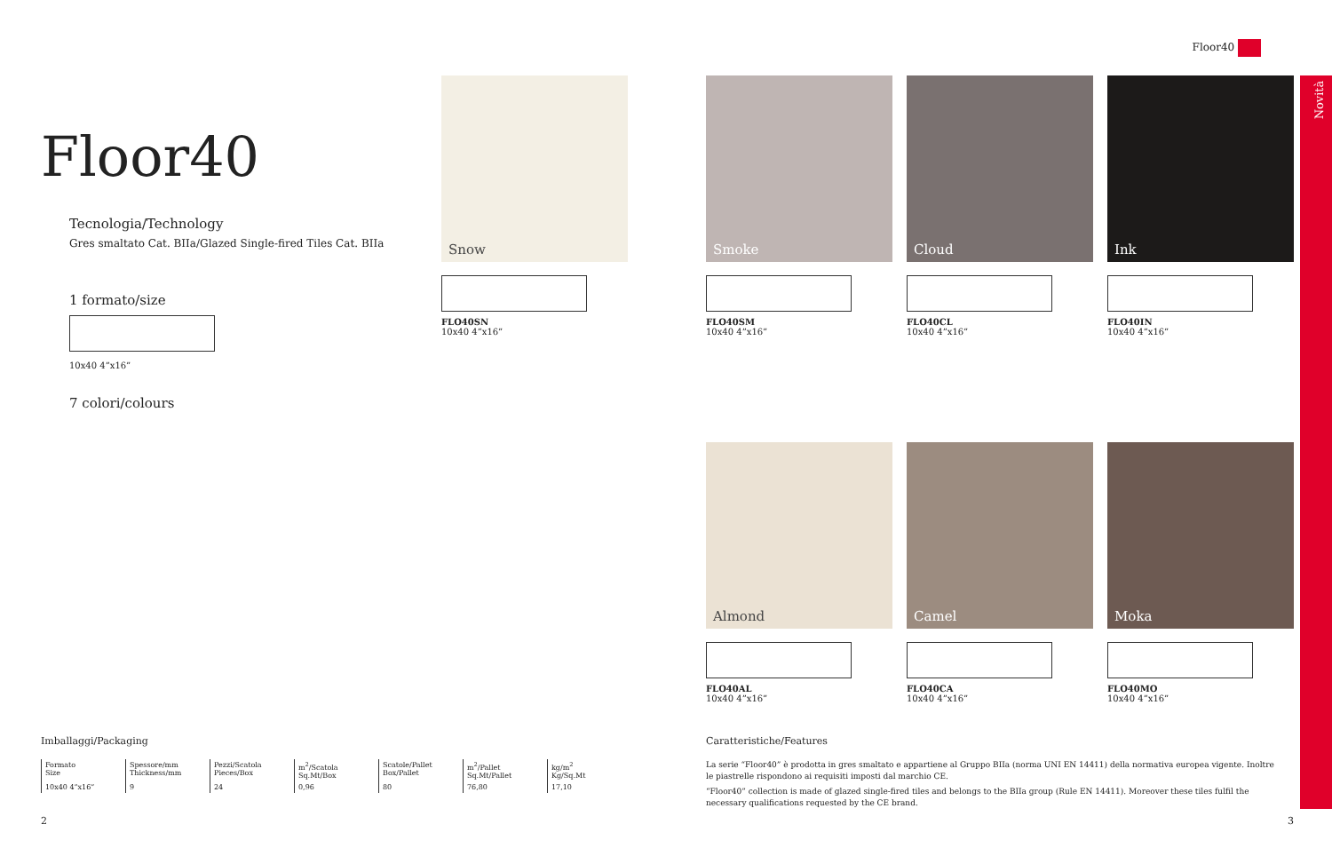Floor40
Floor40
Tecnologia/Technology
Gres smaltato Cat. BIIa/Glazed Single-fired Tiles Cat. BIIa
1 formato/size
10x40 4”x16”
7 colori/colours
Imballaggi/Packaging
| Formato Size | Spessore/mm Thickness/mm | Pezzi/Scatola Pieces/Box | m<sup>2</sup>/Scatola Sq.Mt/Box | Scatole/Pallet Box/Pallet | m<sup>2</sup>/Pallet Sq.Mt/Pallet | kg/m<sup>2</sup> Kg/Sq.Mt |
| 10x40 4”x16” | 9 | 24 | 0,96 | 80 | 76,80 | 17,10 |
2
Snow Smoke Cloud Ink
Almond Camel Moka
FLO40SN
10x40 4”x16”
FLO40SM
10x40 4”x16”
FLO40CL
10x40 4”x16”
FLO40IN
10x40 4”x16”
FLO40AL
10x40 4”x16”
FLO40CA
10x40 4”x16”
FLO40MO
10x40 4”x16”
Caratteristiche/Features
La serie “Floor40” è prodotta in gres smaltato e appartiene al Gruppo BIIa (norma UNI EN 14411) della normativa europea vigente. Inoltre le piastrelle rispondono ai requisiti imposti dal marchio CE.
“Floor40” collection is made of glazed single-fired tiles and belongs to the BIIa group (Rule EN 14411). Moreover these tiles fulfil the necessary qualifications requested by the CE brand.
Novità
3